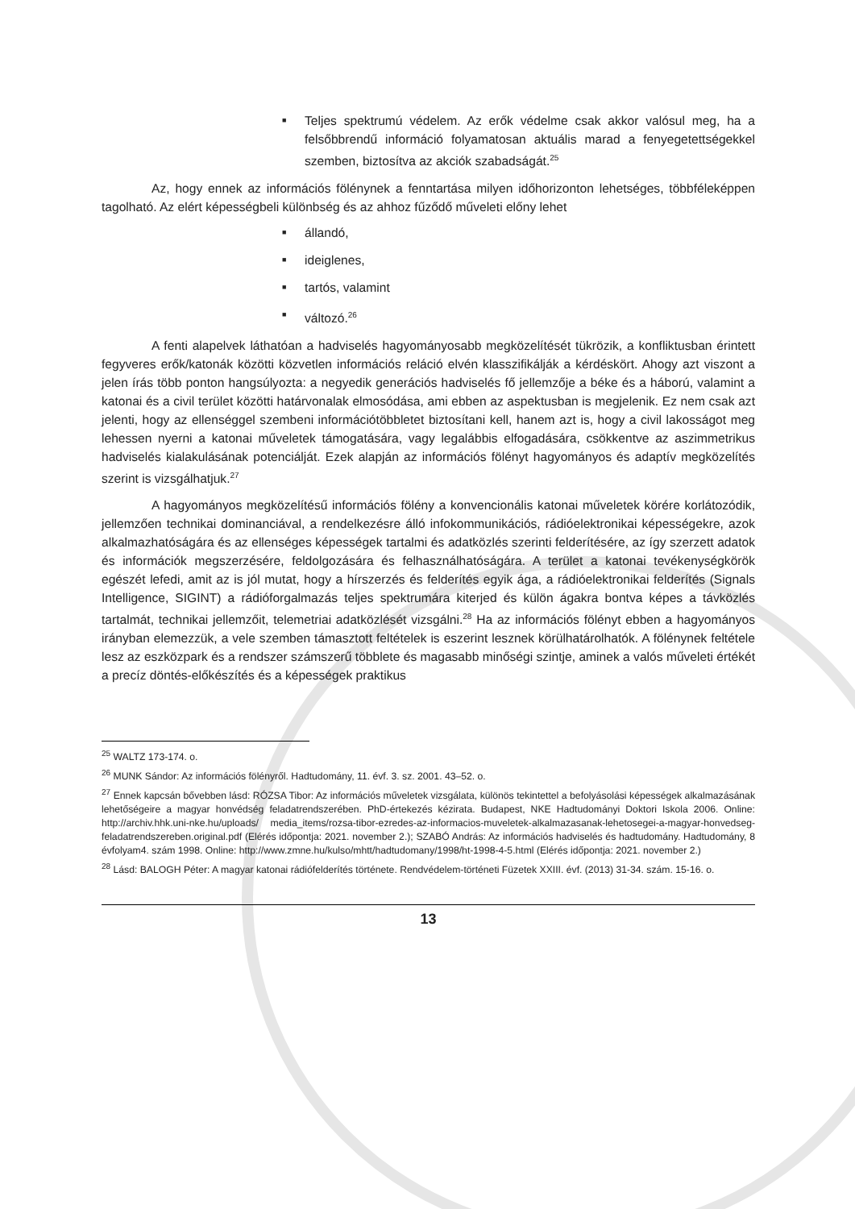■ Teljes spektrumú védelem. Az erők védelme csak akkor valósul meg, ha a felsőbbrendű információ folyamatosan aktuális marad a fenyegetettségekkel szemben, biztosítva az akciók szabadságát.<sup>25</sup>
Az, hogy ennek az információs fölénynek a fenntartása milyen időhorizonton lehetséges, többféleképpen tagolható. Az elért képességbeli különbség és az ahhoz fűződő műveleti előny lehet
■ állandó,
■ ideiglenes,
■ tartós, valamint
■ változó.<sup>26</sup>
A fenti alapelvek láthatóan a hadviselés hagyományosabb megközelítését tükrözik, a konfliktusban érintett fegyveres erők/katonák közötti közvetlen információs reláció elvén klasszifikálják a kérdéskört. Ahogy azt viszont a jelen írás több ponton hangsúlyozta: a negyedik generációs hadviselés fő jellemzője a béke és a háború, valamint a katonai és a civil terület közötti határvonalak elmosódása, ami ebben az aspektusban is megjelenik. Ez nem csak azt jelenti, hogy az ellenséggel szembeni információtöbbletet biztosítani kell, hanem azt is, hogy a civil lakosságot meg lehessen nyerni a katonai műveletek támogatására, vagy legalábbis elfogadására, csökkentve az aszimmetrikus hadviselés kialakulásának potenciálját. Ezek alapján az információs fölényt hagyományos és adaptív megközelítés szerint is vizsgálhatjuk.<sup>27</sup>
A hagyományos megközelítésű információs fölény a konvencionális katonai műveletek körére korlátozódik, jellemzően technikai dominanciával, a rendelkezésre álló infokommunikációs, rádióelektronikai képességekre, azok alkalmazhatóságára és az ellenséges képességek tartalmi és adatközlés szerinti felderítésére, az így szerzett adatok és információk megszerzésére, feldolgozására és felhasználhatóságára. A terület a katonai tevékenységkörök egészét lefedi, amit az is jól mutat, hogy a hírszerzés és felderítés egyik ága, a rádióelektronikai felderítés (Signals Intelligence, SIGINT) a rádióforgalmazás teljes spektrumára kiterjed és külön ágakra bontva képes a távközlés tartalmát, technikai jellemzőit, telemetriai adatközlését vizsgálni.<sup>28</sup> Ha az információs fölényt ebben a hagyományos irányban elemezzük, a vele szemben támasztott feltételek is eszerint lesznek körülhatárolhatók. A fölénynek feltétele lesz az eszközpark és a rendszer számszerű többlete és magasabb minőségi szintje, aminek a valós műveleti értékét a precíz döntés-előkészítés és a képességek praktikus
<sup>25</sup> WALTZ 173-174. o.
<sup>26</sup> MUNK Sándor: Az információs fölényről. Hadtudomány, 11. évf. 3. sz. 2001. 43–52. o.
<sup>27</sup> Ennek kapcsán bővebben lásd: RÓZSA Tibor: Az információs műveletek vizsgálata, különös tekintettel a befolyásolási képességek alkalmazásának lehetőségeire a magyar honvédség feladatrendszerében. PhD-értekezés kézirata. Budapest, NKE Hadtudományi Doktori Iskola 2006. Online: http://archiv.hhk.uni-nke.hu/uploads/ media_items/rozsa-tibor-ezredes-az-informacios-muveletek-alkalmazasanak-lehetosegei-a-magyar-honvedseg-feladatrendszereben.original.pdf (Elérés időpontja: 2021. november 2.); SZABÓ András: Az információs hadviselés és hadtudomány. Hadtudomány, 8 évfolyam4. szám 1998. Online: http://www.zmne.hu/kulso/mhtt/hadtudomany/1998/ht-1998-4-5.html (Elérés időpontja: 2021. november 2.)
<sup>28</sup> Lásd: BALOGH Péter: A magyar katonai rádiófelderítés története. Rendvédelem-történeti Füzetek XXIII. évf. (2013) 31-34. szám. 15-16. o.
13